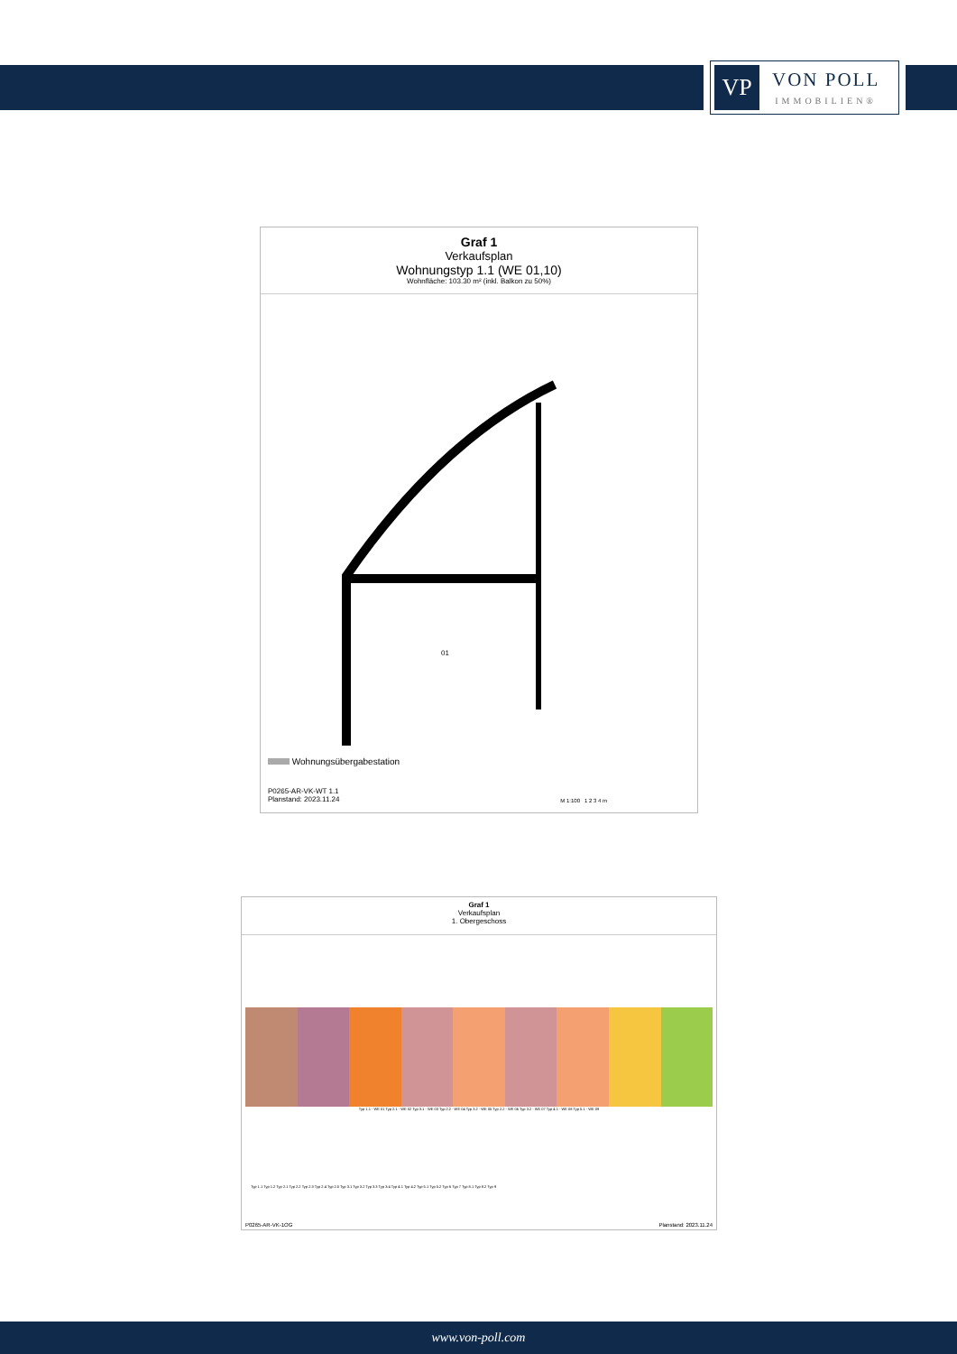VP
VON POLL
IMMOBILIEN®
Graf 1
Verkaufsplan
Wohnungstyp 1.1 (WE 01,10)
Wohnfläche: 103.30 m² (inkl. Balkon zu 50%)
01
Wohnungsübergabestation
P0265-AR-VK-WT 1.1
Planstand: 2023.11.24
M 1:100 1 2 3 4 m
Graf 1
Verkaufsplan
1. Obergeschoss
Typ 1.1 - WE 01 Typ 2.1 - WE 02 Typ 3.1 - WE 03 Typ 2.2 - WE 04 Typ 3.2 - WE 05 Typ 2.2 - WE 06 Typ 3.2 - WE 07 Typ 4.1 - WE 08 Typ 5.1 - WE 09
Typ 1.1 Typ 1.2 Typ 2.1 Typ 2.2 Typ 2.3 Typ 2.4 Typ 2.5 Typ 3.1 Typ 3.2 Typ 3.3 Typ 3.4 Typ 4.1 Typ 4.2 Typ 5.1 Typ 5.2 Typ 6 Typ 7 Typ 8.1 Typ 8.2 Typ 9
P0265-AR-VK-1OG Planstand: 2023.11.24
www.von-poll.com